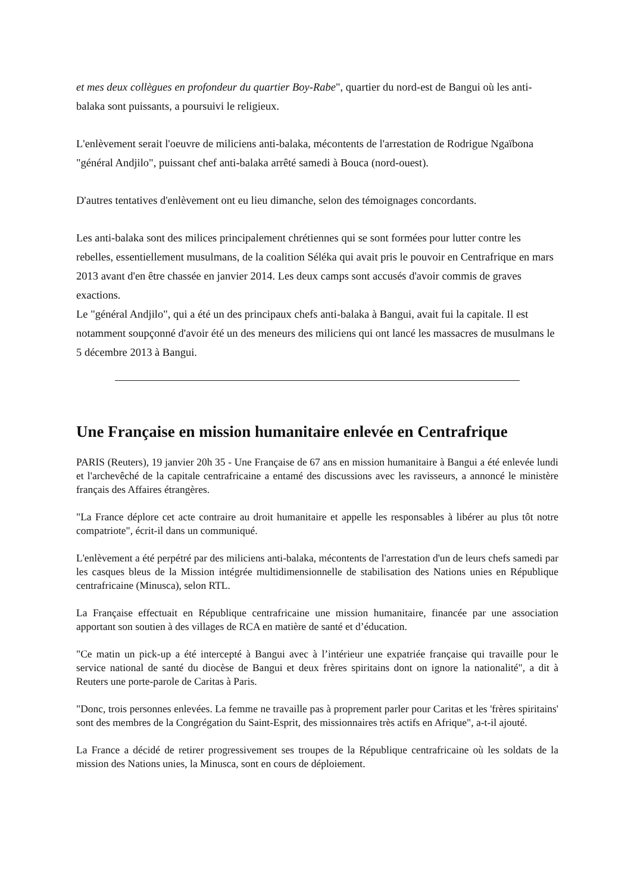et mes deux collègues en profondeur du quartier Boy-Rabe", quartier du nord-est de Bangui où les anti-balaka sont puissants, a poursuivi le religieux.
L'enlèvement serait l'oeuvre de miliciens anti-balaka, mécontents de l'arrestation de Rodrigue Ngaïbona "général Andjilo", puissant chef anti-balaka arrêté samedi à Bouca (nord-ouest).
D'autres tentatives d'enlèvement ont eu lieu dimanche, selon des témoignages concordants.
Les anti-balaka sont des milices principalement chrétiennes qui se sont formées pour lutter contre les rebelles, essentiellement musulmans, de la coalition Séléka qui avait pris le pouvoir en Centrafrique en mars 2013 avant d'en être chassée en janvier 2014. Les deux camps sont accusés d'avoir commis de graves exactions.
Le "général Andjilo", qui a été un des principaux chefs anti-balaka à Bangui, avait fui la capitale. Il est notamment soupçonné d'avoir été un des meneurs des miliciens qui ont lancé les massacres de musulmans le 5 décembre 2013 à Bangui.
Une Française en mission humanitaire enlevée en Centrafrique
PARIS (Reuters), 19 janvier 20h 35 - Une Française de 67 ans en mission humanitaire à Bangui a été enlevée lundi et l'archevêché de la capitale centrafricaine a entamé des discussions avec les ravisseurs, a annoncé le ministère français des Affaires étrangères.
"La France déplore cet acte contraire au droit humanitaire et appelle les responsables à libérer au plus tôt notre compatriote", écrit-il dans un communiqué.
L'enlèvement a été perpétré par des miliciens anti-balaka, mécontents de l'arrestation d'un de leurs chefs samedi par les casques bleus de la Mission intégrée multidimensionnelle de stabilisation des Nations unies en République centrafricaine (Minusca), selon RTL.
La Française effectuait en République centrafricaine une mission humanitaire, financée par une association apportant son soutien à des villages de RCA en matière de santé et d’éducation.
"Ce matin un pick-up a été intercepté à Bangui avec à l’intérieur une expatriée française qui travaille pour le service national de santé du diocèse de Bangui et deux frères spiritains dont on ignore la nationalité", a dit à Reuters une porte-parole de Caritas à Paris.
"Donc, trois personnes enlevées. La femme ne travaille pas à proprement parler pour Caritas et les 'frères spiritains' sont des membres de la Congrégation du Saint-Esprit, des missionnaires très actifs en Afrique", a-t-il ajouté.
La France a décidé de retirer progressivement ses troupes de la République centrafricaine où les soldats de la mission des Nations unies, la Minusca, sont en cours de déploiement.